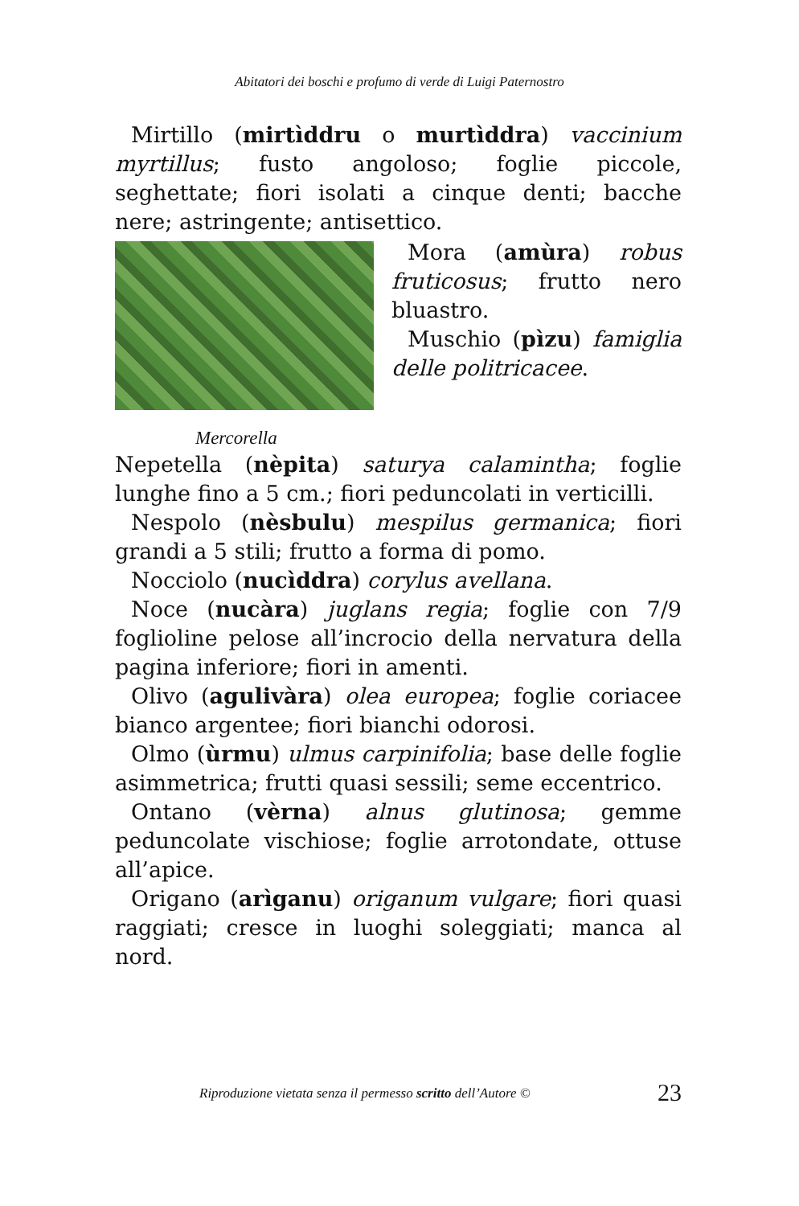Abitatori dei boschi e profumo di verde di Luigi Paternostro
Mirtillo (mirtìddru o murtìddra) vaccinium myrtillus; fusto angoloso; foglie piccole, seghettate; fiori isolati a cinque denti; bacche nere; astringente; antisettico.
Mora (amùra) robus fruticosus; frutto nero bluastro.
Muschio (pìzu) famiglia delle politricacee.
Mercorella
Nepetella (nèpita) saturya calamintha; foglie lunghe fino a 5 cm.; fiori peduncolati in verticilli.
Nespolo (nèsbulu) mespilus germanica; fiori grandi a 5 stili; frutto a forma di pomo.
Nocciolo (nucìddra) corylus avellana.
Noce (nucàra) juglans regia; foglie con 7/9 foglioline pelose all’incrocio della nervatura della pagina inferiore; fiori in amenti.
Olivo (agulivàra) olea europea; foglie coriacee bianco argentee; fiori bianchi odorosi.
Olmo (ùrmu) ulmus carpinifolia; base delle foglie asimmetrica; frutti quasi sessili; seme eccentrico.
Ontano (vèrna) alnus glutinosa; gemme peduncolate vischiose; foglie arrotondate, ottuse all’apice.
Origano (arìganu) origanum vulgare; fiori quasi raggiati; cresce in luoghi soleggiati; manca al nord.
Riproduzione vietata senza il permesso scritto dell’Autore © 23